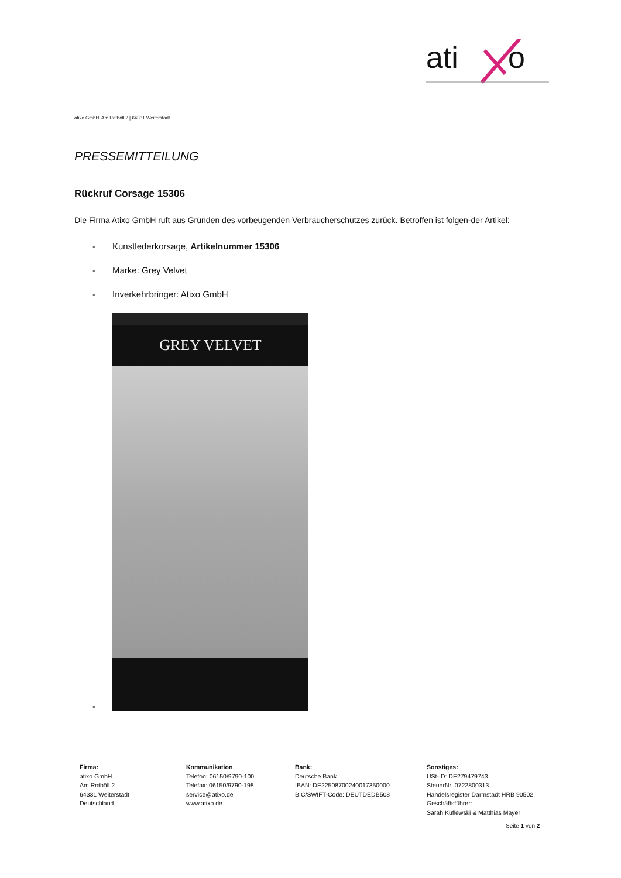ati
o
atixo GmbH| Am Rotböll 2 | 64331 Weiterstadt
PRESSEMITTEILUNG
Rückruf Corsage 15306
Die Firma Atixo GmbH ruft aus Gründen des vorbeugenden Verbraucherschutzes zurück. Betroffen ist folgen-der Artikel:
- Kunstlederkorsage, Artikelnummer 15306
- Marke: Grey Velvet
- Inverkehrbringer: Atixo GmbH
-
GREY VELVET
Firma:
atixo GmbH
Am Rotböll 2
64331 Weiterstadt
Deutschland
Kommunikation
Telefon: 06150/9790-100
Telefax: 06150/9790-198
service@atixo.de
www.atixo.de
Bank:
Deutsche Bank
IBAN: DE22508700240017350000
BIC/SWIFT-Code: DEUTDEDB508
Sonstiges:
USt-ID: DE279479743
SteuerNr: 0722800313
Handelsregister Darmstadt HRB 90502
Geschäftsführer:
Sarah Kuflewski & Matthias Mayer
Seite 1 von 2